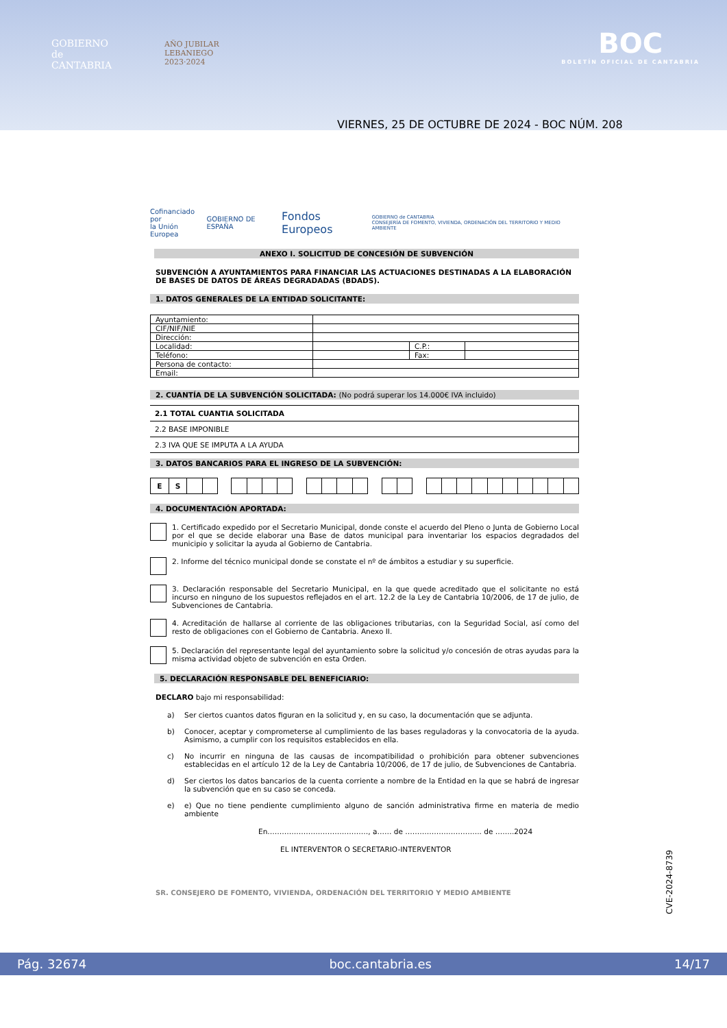GOBIERNO
de
CANTABRIA
AÑO JUBILAR
LEBANIEGO
2023·2024
BOC
BOLETÍN OFICIAL DE CANTABRIA
VIERNES, 25 DE OCTUBRE DE 2024 - BOC NÚM. 208
Cofinanciado por
la Unión Europea GOBIERNO DE ESPAÑA Fondos Europeos GOBIERNO de CANTABRIA
CONSEJERÍA DE FOMENTO, VIVIENDA, ORDENACIÓN DEL TERRITORIO Y MEDIO AMBIENTE
ANEXO I. SOLICITUD DE CONCESIÓN DE SUBVENCIÓN
SUBVENCIÓN A AYUNTAMIENTOS PARA FINANCIAR LAS ACTUACIONES DESTINADAS A LA ELABORACIÓN DE BASES DE DATOS DE ÁREAS DEGRADADAS (BDADS).
1. DATOS GENERALES DE LA ENTIDAD SOLICITANTE:
| Ayuntamiento: | | | |
| CIF/NIF/NIE | | | |
| Dirección: | | | |
| Localidad: | | C.P.: | |
| Teléfono: | | Fax: | |
| Persona de contacto: | | | |
| Email: | | | |
2. CUANTÍA DE LA SUBVENCIÓN SOLICITADA: (No podrá superar los 14.000€ IVA incluido)
| 2.1 TOTAL CUANTIA SOLICITADA |
| 2.2 BASE IMPONIBLE |
| 2.3 IVA QUE SE IMPUTA A LA AYUDA |
3. DATOS BANCARIOS PARA EL INGRESO DE LA SUBVENCIÓN:
| E | S | | | | | | | | | | | | | | | | | | | | | | | | | | |
4. DOCUMENTACIÓN APORTADA:
1. Certificado expedido por el Secretario Municipal, donde conste el acuerdo del Pleno o Junta de Gobierno Local por el que se decide elaborar una Base de datos municipal para inventariar los espacios degradados del municipio y solicitar la ayuda al Gobierno de Cantabria.
2. Informe del técnico municipal donde se constate el nº de ámbitos a estudiar y su superficie.
3. Declaración responsable del Secretario Municipal, en la que quede acreditado que el solicitante no está incurso en ninguno de los supuestos reflejados en el art. 12.2 de la Ley de Cantabria 10/2006, de 17 de julio, de Subvenciones de Cantabria.
4. Acreditación de hallarse al corriente de las obligaciones tributarias, con la Seguridad Social, así como del resto de obligaciones con el Gobierno de Cantabria. Anexo II.
5. Declaración del representante legal del ayuntamiento sobre la solicitud y/o concesión de otras ayudas para la misma actividad objeto de subvención en esta Orden.
5. DECLARACIÓN RESPONSABLE DEL BENEFICIARIO:
DECLARO bajo mi responsabilidad:
a) Ser ciertos cuantos datos figuran en la solicitud y, en su caso, la documentación que se adjunta.
b) Conocer, aceptar y comprometerse al cumplimiento de las bases reguladoras y la convocatoria de la ayuda. Asimismo, a cumplir con los requisitos establecidos en ella.
c) No incurrir en ninguna de las causas de incompatibilidad o prohibición para obtener subvenciones establecidas en el artículo 12 de la Ley de Cantabria 10/2006, de 17 de julio, de Subvenciones de Cantabria.
d) Ser ciertos los datos bancarios de la cuenta corriente a nombre de la Entidad en la que se habrá de ingresar la subvención que en su caso se conceda.
e) e) Que no tiene pendiente cumplimiento alguno de sanción administrativa firme en materia de medio ambiente
En……………………………………, a…… de ………………………….. de ……..2024
EL INTERVENTOR O SECRETARIO-INTERVENTOR
SR. CONSEJERO DE FOMENTO, VIVIENDA, ORDENACIÓN DEL TERRITORIO Y MEDIO AMBIENTE
CVE-2024-8739
Pág. 32674 boc.cantabria.es 14/17